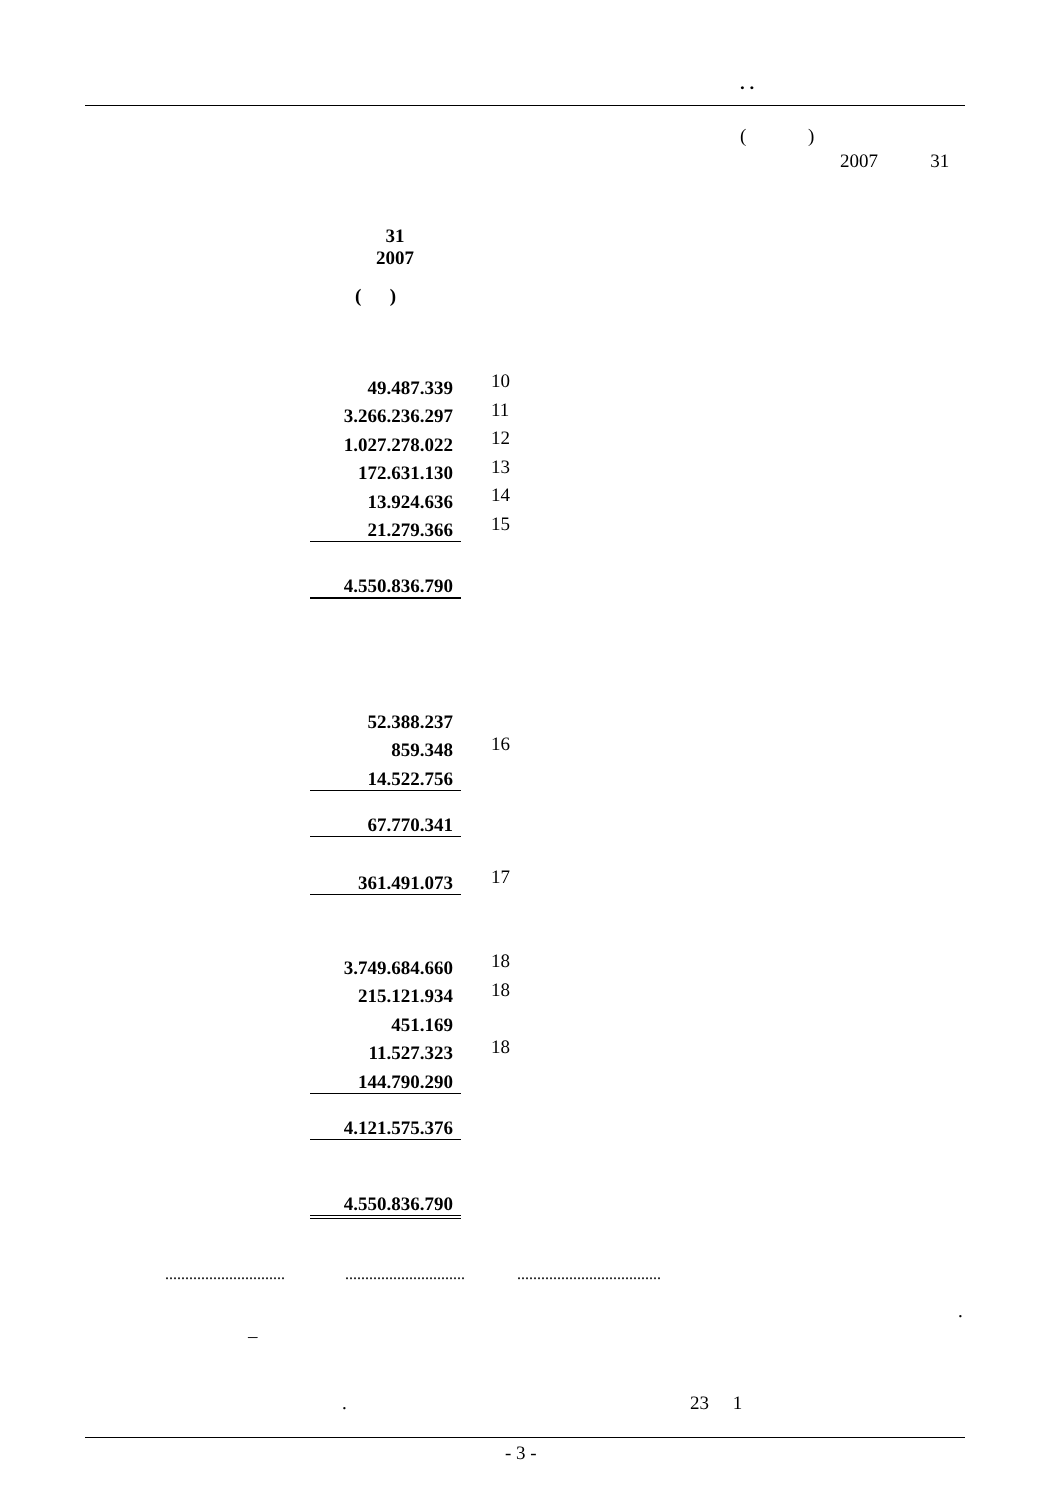. .
( )
2007 31
31
2007
( )
| 49.487.339 | 10 |
| 3.266.236.297 | 11 |
| 1.027.278.022 | 12 |
| 172.631.130 | 13 |
| 13.924.636 | 14 |
| 21.279.366 | 15 |
| 4.550.836.790 | |
| 52.388.237 | |
| 859.348 | 16 |
| 14.522.756 | |
| 67.770.341 | |
| 361.491.073 | 17 |
| 3.749.684.660 | 18 |
| 215.121.934 | 18 |
| 451.169 | |
| 11.527.323 | 18 |
| 144.790.290 | |
| 4.121.575.376 | |
| 4.550.836.790 | |
.............................. .............................. ....................................
.
–
. 23 1
- 3 -